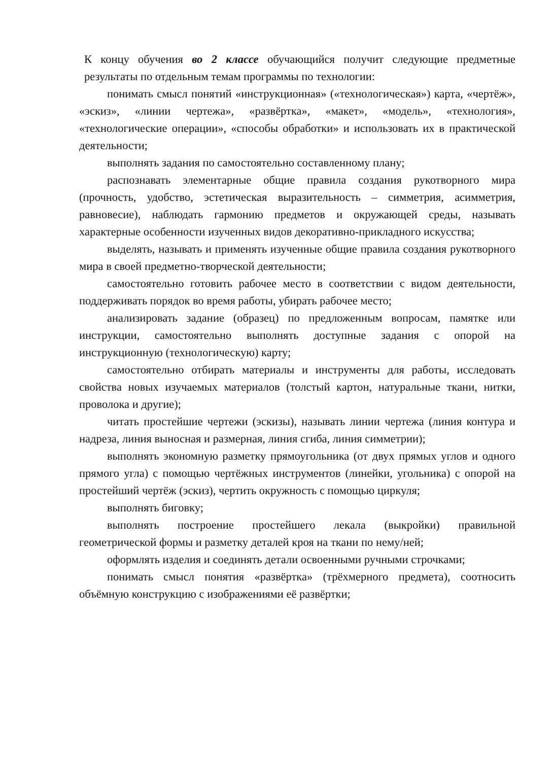К концу обучения во 2 классе обучающийся получит следующие предметные результаты по отдельным темам программы по технологии:
понимать смысл понятий «инструкционная» («технологическая») карта, «чертёж», «эскиз», «линии чертежа», «развёртка», «макет», «модель», «технология», «технологические операции», «способы обработки» и использовать их в практической деятельности;
выполнять задания по самостоятельно составленному плану;
распознавать элементарные общие правила создания рукотворного мира (прочность, удобство, эстетическая выразительность – симметрия, асимметрия, равновесие), наблюдать гармонию предметов и окружающей среды, называть характерные особенности изученных видов декоративно-прикладного искусства;
выделять, называть и применять изученные общие правила создания рукотворного мира в своей предметно-творческой деятельности;
самостоятельно готовить рабочее место в соответствии с видом деятельности, поддерживать порядок во время работы, убирать рабочее место;
анализировать задание (образец) по предложенным вопросам, памятке или инструкции, самостоятельно выполнять доступные задания с опорой на инструкционную (технологическую) карту;
самостоятельно отбирать материалы и инструменты для работы, исследовать свойства новых изучаемых материалов (толстый картон, натуральные ткани, нитки, проволока и другие);
читать простейшие чертежи (эскизы), называть линии чертежа (линия контура и надреза, линия выносная и размерная, линия сгиба, линия симметрии);
выполнять экономную разметку прямоугольника (от двух прямых углов и одного прямого угла) с помощью чертёжных инструментов (линейки, угольника) с опорой на простейший чертёж (эскиз), чертить окружность с помощью циркуля;
выполнять биговку;
выполнять построение простейшего лекала (выкройки) правильной геометрической формы и разметку деталей кроя на ткани по нему/ней;
оформлять изделия и соединять детали освоенными ручными строчками;
понимать смысл понятия «развёртка» (трёхмерного предмета), соотносить объёмную конструкцию с изображениями её развёртки;